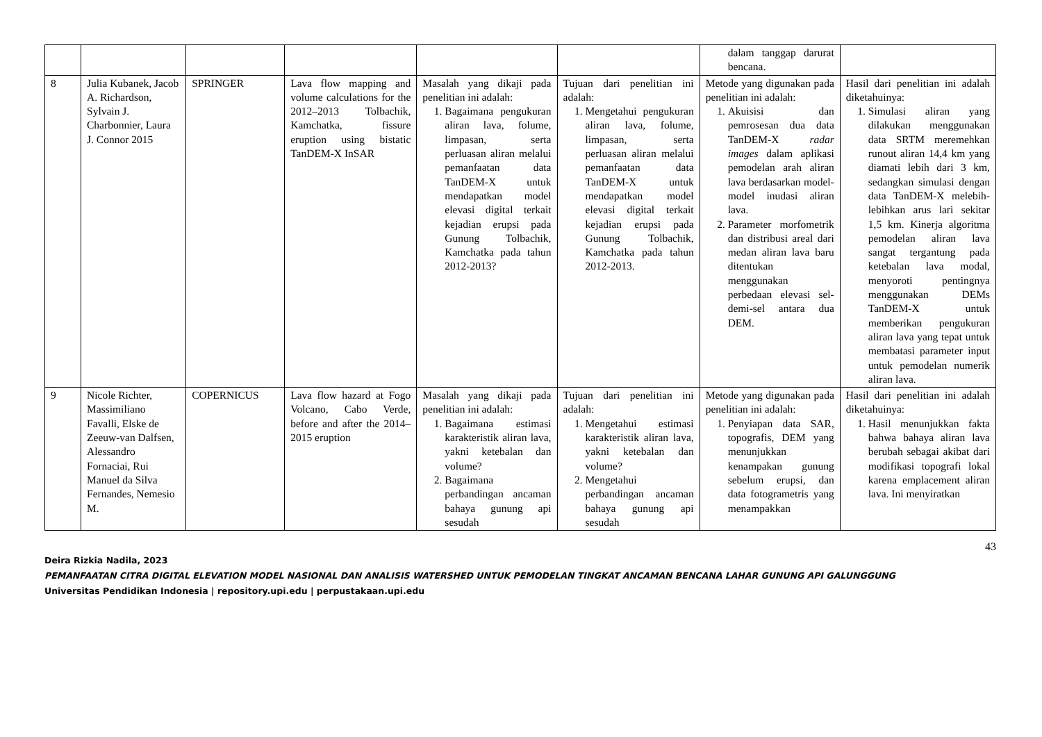| | | | | | | dalam tanggap darurat bencana. | |
| 8 | Julia Kubanek, Jacob A. Richardson, Sylvain J. Charbonnier, Laura J. Connor 2015 | SPRINGER | Lava flow mapping and volume calculations for the 2012–2013 Tolbachik, Kamchatka, fissure eruption using bistatic TanDEM-X InSAR | Masalah yang dikaji pada penelitian ini adalah: 1. Bagaimana pengukuran aliran lava, folume, limpasan, serta perluasan aliran melalui pemanfaatan data TanDEM-X untuk mendapatkan model elevasi digital terkait kejadian erupsi pada Gunung Tolbachik, Kamchatka pada tahun 2012-2013? | Tujuan dari penelitian ini adalah: 1. Mengetahui pengukuran aliran lava, folume, limpasan, serta perluasan aliran melalui pemanfaatan data TanDEM-X untuk mendapatkan model elevasi digital terkait kejadian erupsi pada Gunung Tolbachik, Kamchatka pada tahun 2012-2013. | Metode yang digunakan pada penelitian ini adalah: 1. Akuisisi dan pemrosesan dua data TanDEM-X radar images dalam aplikasi pemodelan arah aliran lava berdasarkan model-model inudasi aliran lava. 2. Parameter morfometrik dan distribusi areal dari medan aliran lava baru ditentukan menggunakan perbedaan elevasi sel-demi-sel antara dua DEM. | Hasil dari penelitian ini adalah diketahuinya: 1. Simulasi aliran yang dilakukan menggunakan data SRTM meremehkan runout aliran 14,4 km yang diamati lebih dari 3 km, sedangkan simulasi dengan data TanDEM-X melebih-lebihkan arus lari sekitar 1,5 km. Kinerja algoritma pemodelan aliran lava sangat tergantung pada ketebalan lava modal, menyoroti pentingnya menggunakan DEMs TanDEM-X untuk memberikan pengukuran aliran lava yang tepat untuk membatasi parameter input untuk pemodelan numerik aliran lava. |
| 9 | Nicole Richter, Massimiliano Favalli, Elske de Zeeuw-van Dalfsen, Alessandro Fornaciai, Rui Manuel da Silva Fernandes, Nemesio M. | COPERNICUS | Lava flow hazard at Fogo Volcano, Cabo Verde, before and after the 2014–2015 eruption | Masalah yang dikaji pada penelitian ini adalah: 1. Bagaimana estimasi karakteristik aliran lava, yakni ketebalan dan volume? 2. Bagaimana perbandingan ancaman bahaya gunung api sesudah | Tujuan dari penelitian ini adalah: 1. Mengetahui estimasi karakteristik aliran lava, yakni ketebalan dan volume? 2. Mengetahui perbandingan ancaman bahaya gunung api sesudah | Metode yang digunakan pada penelitian ini adalah: 1. Penyiapan data SAR, topografis, DEM yang menunjukkan kenampakan gunung sebelum erupsi, dan data fotogrametris yang menampakkan | Hasil dari penelitian ini adalah diketahuinya: 1. Hasil menunjukkan fakta bahwa bahaya aliran lava berubah sebagai akibat dari modifikasi topografi lokal karena emplacement aliran lava. Ini menyiratkan |
43
Deira Rizkia Nadila, 2023
PEMANFAATAN CITRA DIGITAL ELEVATION MODEL NASIONAL DAN ANALISIS WATERSHED UNTUK PEMODELAN TINGKAT ANCAMAN BENCANA LAHAR GUNUNG API GALUNGGUNG
Universitas Pendidikan Indonesia | repository.upi.edu | perpustakaan.upi.edu